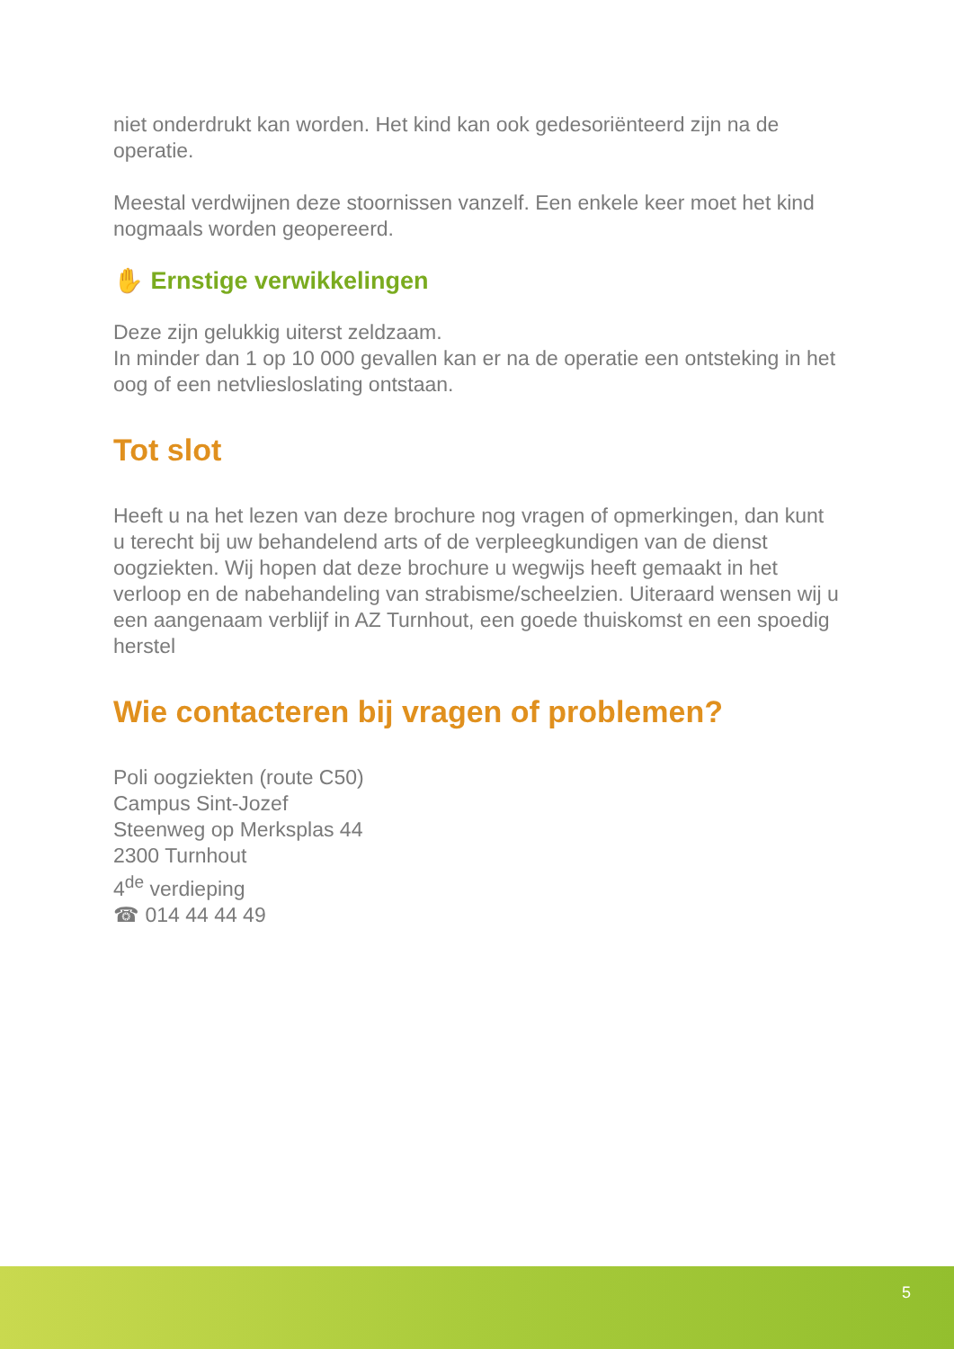niet onderdrukt kan worden. Het kind kan ook gedesoriënteerd zijn na de operatie.
Meestal verdwijnen deze stoornissen vanzelf. Een enkele keer moet het kind nogmaals worden geopereerd.
✋ Ernstige verwikkelingen
Deze zijn gelukkig uiterst zeldzaam.
In minder dan 1 op 10 000 gevallen kan er na de operatie een ontsteking in het oog of een netvliesloslating ontstaan.
Tot slot
Heeft u na het lezen van deze brochure nog vragen of opmerkingen, dan kunt u terecht bij uw behandelend arts of de verpleegkundigen van de dienst oogziekten. Wij hopen dat deze brochure u wegwijs heeft gemaakt in het verloop en de nabehandeling van strabisme/scheelzien. Uiteraard wensen wij u een aangenaam verblijf in AZ Turnhout, een goede thuiskomst en een spoedig herstel
Wie contacteren bij vragen of problemen?
Poli oogziekten (route C50)
Campus Sint-Jozef
Steenweg op Merksplas 44
2300 Turnhout
4<sup>de</sup> verdieping
☎ 014 44 44 49
5